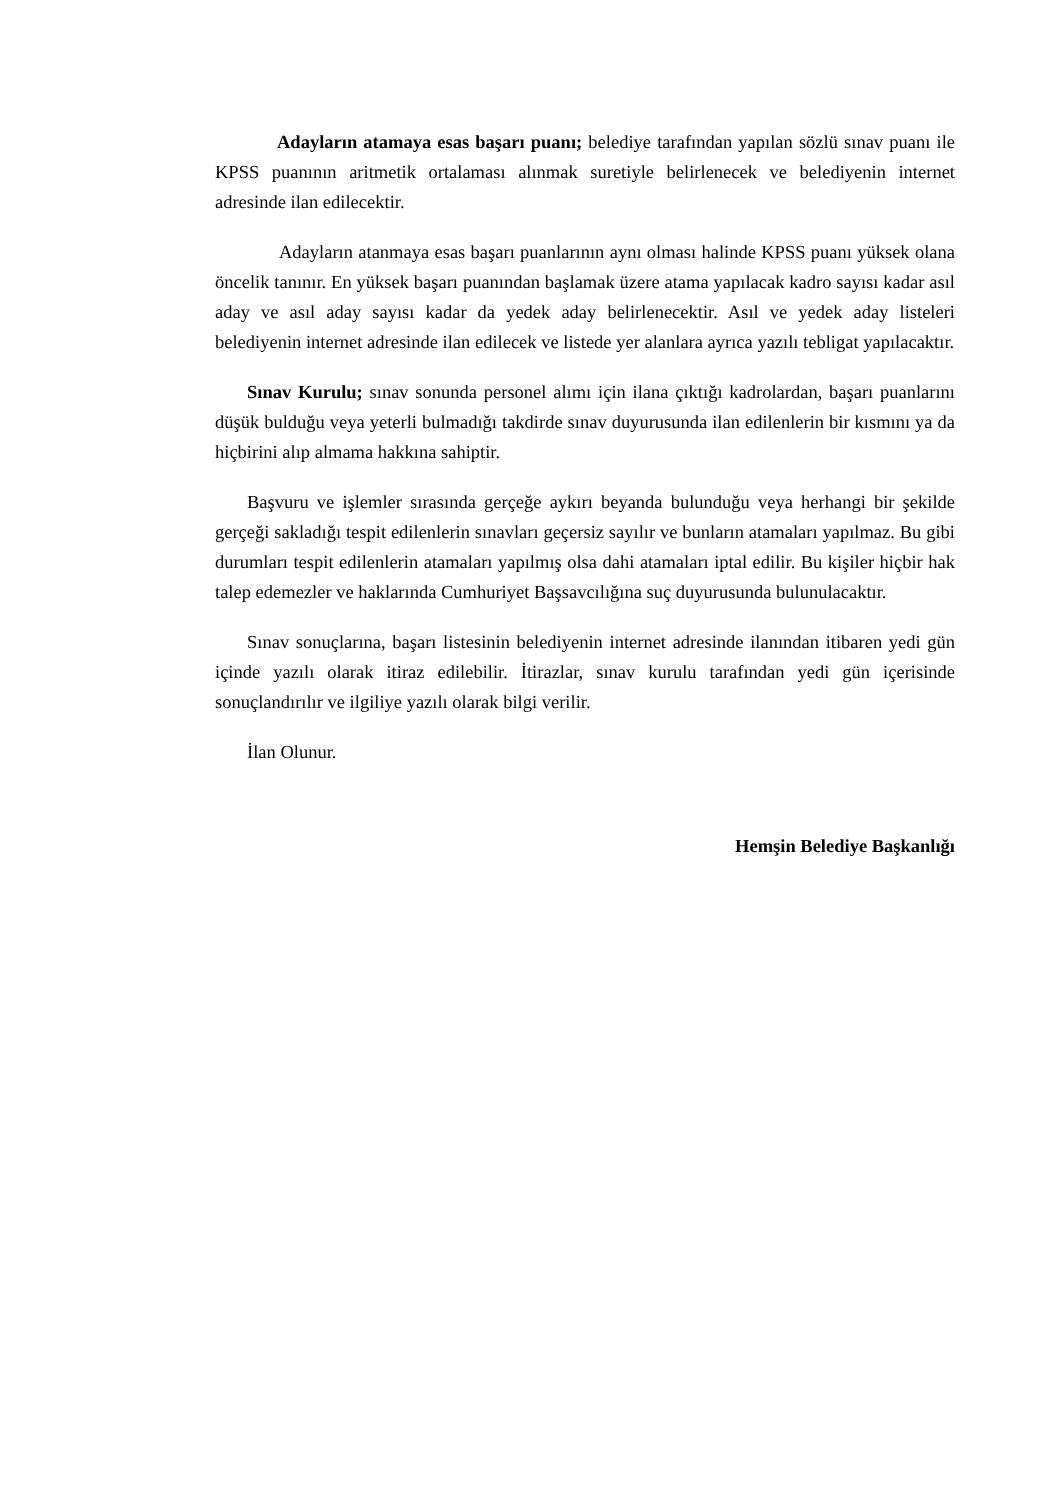Adayların atamaya esas başarı puanı; belediye tarafından yapılan sözlü sınav puanı ile KPSS puanının aritmetik ortalaması alınmak suretiyle belirlenecek ve belediyenin internet adresinde ilan edilecektir.
Adayların atanmaya esas başarı puanlarının aynı olması halinde KPSS puanı yüksek olana öncelik tanınır. En yüksek başarı puanından başlamak üzere atama yapılacak kadro sayısı kadar asıl aday ve asıl aday sayısı kadar da yedek aday belirlenecektir. Asıl ve yedek aday listeleri belediyenin internet adresinde ilan edilecek ve listede yer alanlara ayrıca yazılı tebligat yapılacaktır.
Sınav Kurulu; sınav sonunda personel alımı için ilana çıktığı kadrolardan, başarı puanlarını düşük bulduğu veya yeterli bulmadığı takdirde sınav duyurusunda ilan edilenlerin bir kısmını ya da hiçbirini alıp almama hakkına sahiptir.
Başvuru ve işlemler sırasında gerçeğe aykırı beyanda bulunduğu veya herhangi bir şekilde gerçeği sakladığı tespit edilenlerin sınavları geçersiz sayılır ve bunların atamaları yapılmaz. Bu gibi durumları tespit edilenlerin atamaları yapılmış olsa dahi atamaları iptal edilir. Bu kişiler hiçbir hak talep edemezler ve haklarında Cumhuriyet Başsavcılığına suç duyurusunda bulunulacaktır.
Sınav sonuçlarına, başarı listesinin belediyenin internet adresinde ilanından itibaren yedi gün içinde yazılı olarak itiraz edilebilir. İtirazlar, sınav kurulu tarafından yedi gün içerisinde sonuçlandırılır ve ilgiliye yazılı olarak bilgi verilir.
İlan Olunur.
Hemşin Belediye Başkanlığı